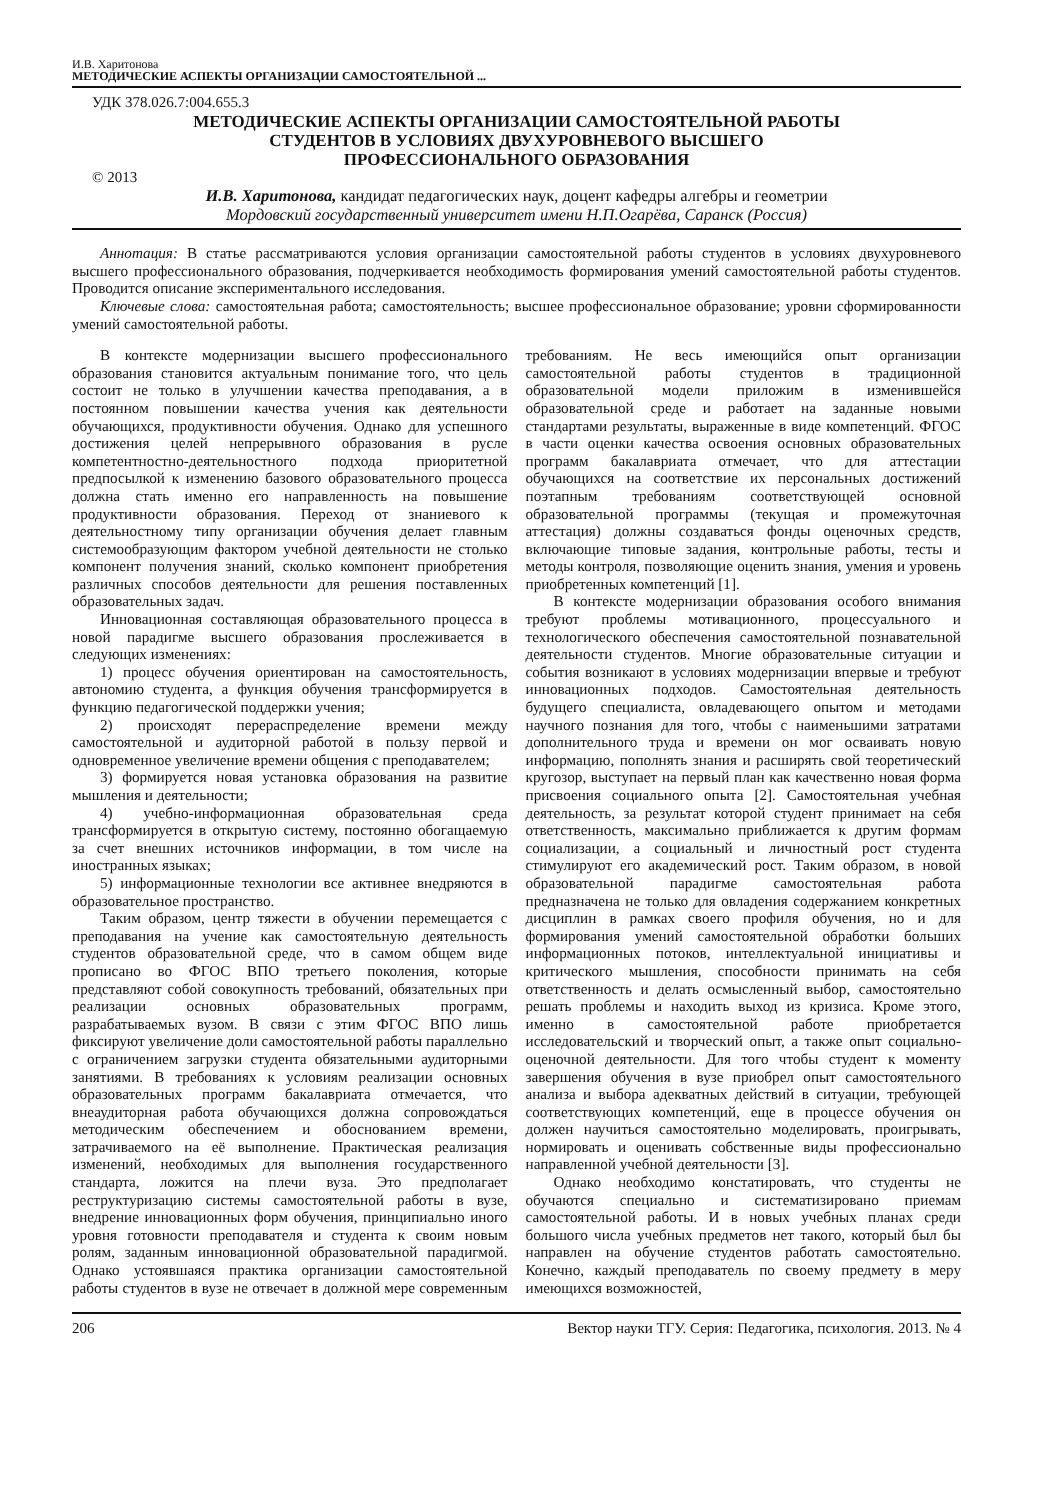И.В. Харитонова
МЕТОДИЧЕСКИЕ АСПЕКТЫ ОРГАНИЗАЦИИ САМОСТОЯТЕЛЬНОЙ ...
УДК 378.026.7:004.655.3
МЕТОДИЧЕСКИЕ АСПЕКТЫ ОРГАНИЗАЦИИ САМОСТОЯТЕЛЬНОЙ РАБОТЫ
СТУДЕНТОВ В УСЛОВИЯХ ДВУХУРОВНЕВОГО ВЫСШЕГО
ПРОФЕССИОНАЛЬНОГО ОБРАЗОВАНИЯ
© 2013
И.В. Харитонова, кандидат педагогических наук, доцент кафедры алгебры и геометрии
Мордовский государственный университет имени Н.П.Огарёва, Саранск (Россия)
Аннотация: В статье рассматриваются условия организации самостоятельной работы студентов в условиях двухуровневого высшего профессионального образования, подчеркивается необходимость формирования умений самостоятельной работы студентов. Проводится описание экспериментального исследования.
Ключевые слова: самостоятельная работа; самостоятельность; высшее профессиональное образование; уровни сформированности умений самостоятельной работы.
В контексте модернизации высшего профессионального образования становится актуальным понимание того, что цель состоит не только в улучшении качества преподавания, а в постоянном повышении качества учения как деятельности обучающихся, продуктивности обучения. Однако для успешного достижения целей непрерывного образования в русле компетентностно-деятельностного подхода приоритетной предпосылкой к изменению базового образовательного процесса должна стать именно его направленность на повышение продуктивности образования. Переход от знаниевого к деятельностному типу организации обучения делает главным системообразующим фактором учебной деятельности не столько компонент получения знаний, сколько компонент приобретения различных способов деятельности для решения поставленных образовательных задач.
Инновационная составляющая образовательного процесса в новой парадигме высшего образования прослеживается в следующих изменениях:
1) процесс обучения ориентирован на самостоятельность, автономию студента, а функция обучения трансформируется в функцию педагогической поддержки учения;
2) происходят перераспределение времени между самостоятельной и аудиторной работой в пользу первой и одновременное увеличение времени общения с преподавателем;
3) формируется новая установка образования на развитие мышления и деятельности;
4) учебно-информационная образовательная среда трансформируется в открытую систему, постоянно обогащаемую за счет внешних источников информации, в том числе на иностранных языках;
5) информационные технологии все активнее внедряются в образовательное пространство.
Таким образом, центр тяжести в обучении перемещается с преподавания на учение как самостоятельную деятельность студентов образовательной среде, что в самом общем виде прописано во ФГОС ВПО третьего поколения, которые представляют собой совокупность требований, обязательных при реализации основных образовательных программ, разрабатываемых вузом. В связи с этим ФГОС ВПО лишь фиксируют увеличение доли самостоятельной работы параллельно с ограничением загрузки студента обязательными аудиторными занятиями. В требованиях к условиям реализации основных образовательных программ бакалавриата отмечается, что внеаудиторная работа обучающихся должна сопровождаться методическим обеспечением и обоснованием времени, затрачиваемого на её выполнение. Практическая реализация изменений, необходимых для выполнения государственного стандарта, ложится на плечи вуза. Это предполагает реструктуризацию системы самостоятельной работы в вузе, внедрение инновационных форм обучения, принципиально иного уровня готовности преподавателя и студента к своим новым ролям, заданным инновационной образовательной парадигмой. Однако устоявшаяся практика организации самостоятельной работы студентов в вузе не отвечает в должной мере современным требованиям. Не весь имеющийся опыт организации самостоятельной работы студентов в традиционной образовательной модели приложим в изменившейся образовательной среде и работает на заданные новыми стандартами результаты, выраженные в виде компетенций. ФГОС в части оценки качества освоения основных образовательных программ бакалавриата отмечает, что для аттестации обучающихся на соответствие их персональных достижений поэтапным требованиям соответствующей основной образовательной программы (текущая и промежуточная аттестация) должны создаваться фонды оценочных средств, включающие типовые задания, контрольные работы, тесты и методы контроля, позволяющие оценить знания, умения и уровень приобретенных компетенций [1].
В контексте модернизации образования особого внимания требуют проблемы мотивационного, процессуального и технологического обеспечения самостоятельной познавательной деятельности студентов. Многие образовательные ситуации и события возникают в условиях модернизации впервые и требуют инновационных подходов. Самостоятельная деятельность будущего специалиста, овладевающего опытом и методами научного познания для того, чтобы с наименьшими затратами дополнительного труда и времени он мог осваивать новую информацию, пополнять знания и расширять свой теоретический кругозор, выступает на первый план как качественно новая форма присвоения социального опыта [2]. Самостоятельная учебная деятельность, за результат которой студент принимает на себя ответственность, максимально приближается к другим формам социализации, а социальный и личностный рост студента стимулируют его академический рост. Таким образом, в новой образовательной парадигме самостоятельная работа предназначена не только для овладения содержанием конкретных дисциплин в рамках своего профиля обучения, но и для формирования умений самостоятельной обработки больших информационных потоков, интеллектуальной инициативы и критического мышления, способности принимать на себя ответственность и делать осмысленный выбор, самостоятельно решать проблемы и находить выход из кризиса. Кроме этого, именно в самостоятельной работе приобретается исследовательский и творческий опыт, а также опыт социально-оценочной деятельности. Для того чтобы студент к моменту завершения обучения в вузе приобрел опыт самостоятельного анализа и выбора адекватных действий в ситуации, требующей соответствующих компетенций, еще в процессе обучения он должен научиться самостоятельно моделировать, проигрывать, нормировать и оценивать собственные виды профессионально направленной учебной деятельности [3].
Однако необходимо констатировать, что студенты не обучаются специально и систематизировано приемам самостоятельной работы. И в новых учебных планах среди большого числа учебных предметов нет такого, который был бы направлен на обучение студентов работать самостоятельно. Конечно, каждый преподаватель по своему предмету в меру имеющихся возможностей,
206 Вектор науки ТГУ. Серия: Педагогика, психология. 2013. № 4